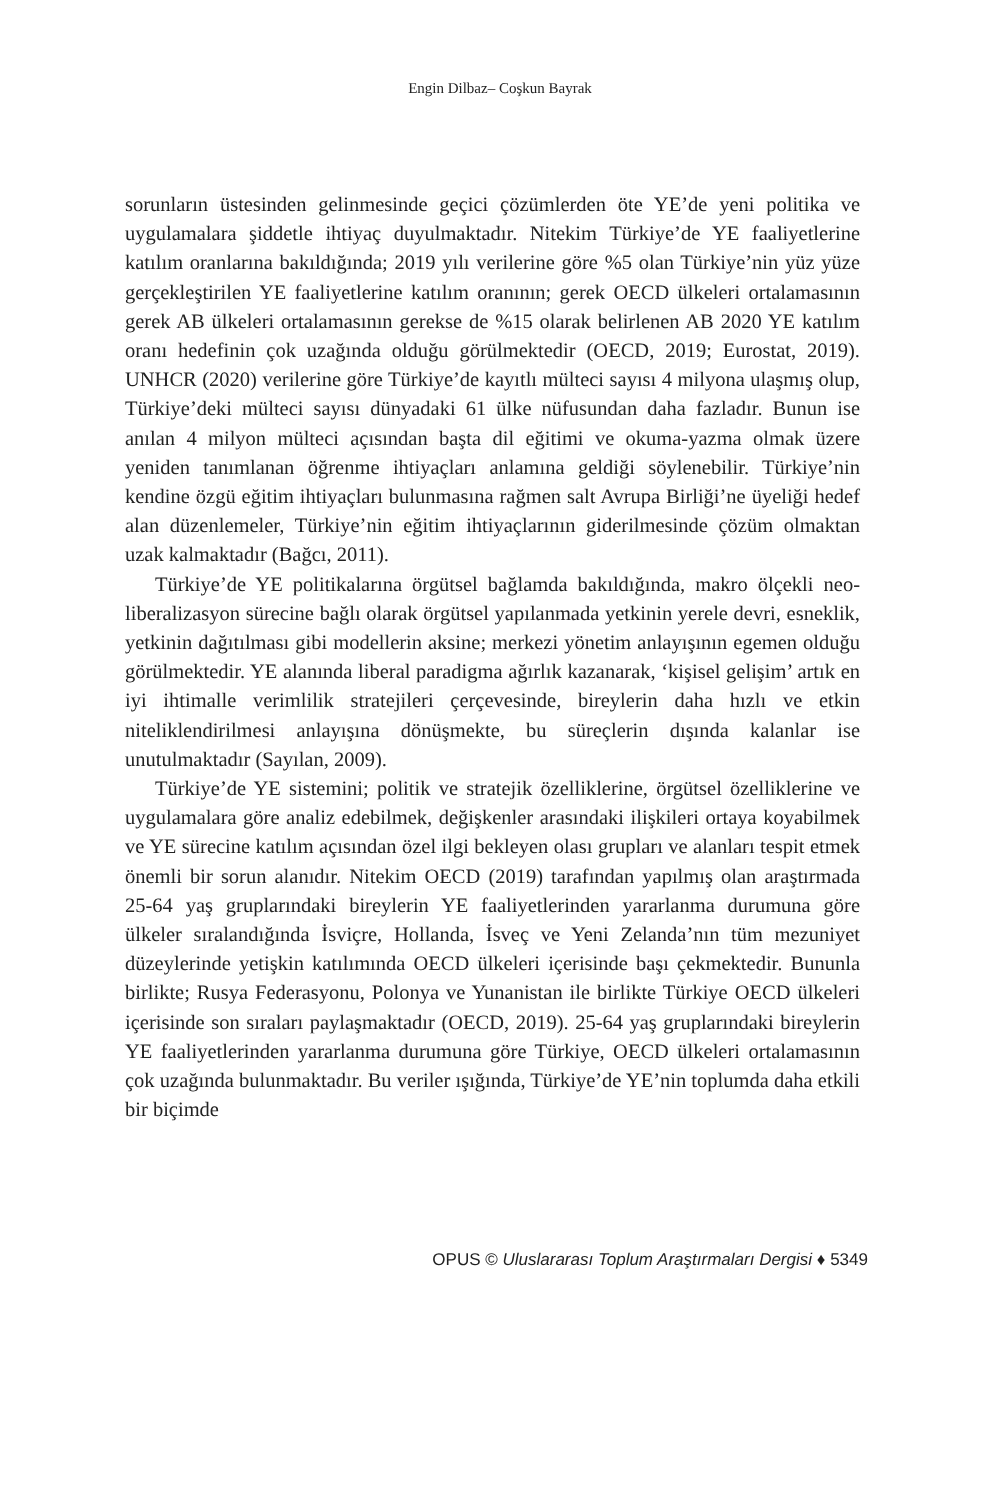Engin Dilbaz– Coşkun Bayrak
sorunların üstesinden gelinmesinde geçici çözümlerden öte YE’de yeni politika ve uygulamalara şiddetle ihtiyaç duyulmaktadır. Nitekim Türkiye’de YE faaliyetlerine katılım oranlarına bakıldığında; 2019 yılı verilerine göre %5 olan Türkiye’nin yüz yüze gerçekleştirilen YE faaliyetlerine katılım oranının; gerek OECD ülkeleri ortalamasının gerek AB ülkeleri ortalamasının gerekse de %15 olarak belirlenen AB 2020 YE katılım oranı hedefinin çok uzağında olduğu görülmektedir (OECD, 2019; Eurostat, 2019). UNHCR (2020) verilerine göre Türkiye’de kayıtlı mülteci sayısı 4 milyona ulaşmış olup, Türkiye’deki mülteci sayısı dünyadaki 61 ülke nüfusundan daha fazladır. Bunun ise anılan 4 milyon mülteci açısından başta dil eğitimi ve okuma-yazma olmak üzere yeniden tanımlanan öğrenme ihtiyaçları anlamına geldiği söylenebilir. Türkiye’nin kendine özgü eğitim ihtiyaçları bulunmasına rağmen salt Avrupa Birliği’ne üyeliği hedef alan düzenlemeler, Türkiye’nin eğitim ihtiyaçlarının giderilmesinde çözüm olmaktan uzak kalmaktadır (Bağcı, 2011).
Türkiye’de YE politikalarına örgütsel bağlamda bakıldığında, makro ölçekli neo-liberalizasyon sürecine bağlı olarak örgütsel yapılanmada yetkinin yerele devri, esneklik, yetkinin dağıtılması gibi modellerin aksine; merkezi yönetim anlayışının egemen olduğu görülmektedir. YE alanında liberal paradigma ağırlık kazanarak, ‘kişisel gelişim’ artık en iyi ihtimalle verimlilik stratejileri çerçevesinde, bireylerin daha hızlı ve etkin niteliklendirilmesi anlayışına dönüşmekte, bu süreçlerin dışında kalanlar ise unutulmaktadır (Sayılan, 2009).
Türkiye’de YE sistemini; politik ve stratejik özelliklerine, örgütsel özelliklerine ve uygulamalara göre analiz edebilmek, değişkenler arasındaki ilişkileri ortaya koyabilmek ve YE sürecine katılım açısından özel ilgi bekleyen olası grupları ve alanları tespit etmek önemli bir sorun alanıdır. Nitekim OECD (2019) tarafından yapılmış olan araştırmada 25-64 yaş gruplarındaki bireylerin YE faaliyetlerinden yararlanma durumuna göre ülkeler sıralandığında İsviçre, Hollanda, İsveç ve Yeni Zelanda’nın tüm mezuniyet düzeylerinde yetişkin katılımında OECD ülkeleri içerisinde başı çekmektedir. Bununla birlikte; Rusya Federasyonu, Polonya ve Yunanistan ile birlikte Türkiye OECD ülkeleri içerisinde son sıraları paylaşmaktadır (OECD, 2019). 25-64 yaş gruplarındaki bireylerin YE faaliyetlerinden yararlanma durumuna göre Türkiye, OECD ülkeleri ortalamasının çok uzağında bulunmaktadır. Bu veriler ışığında, Türkiye’de YE’nin toplumda daha etkili bir biçimde
OPUS © Uluslararası Toplum Araştırmaları Dergisi ♦ 5349